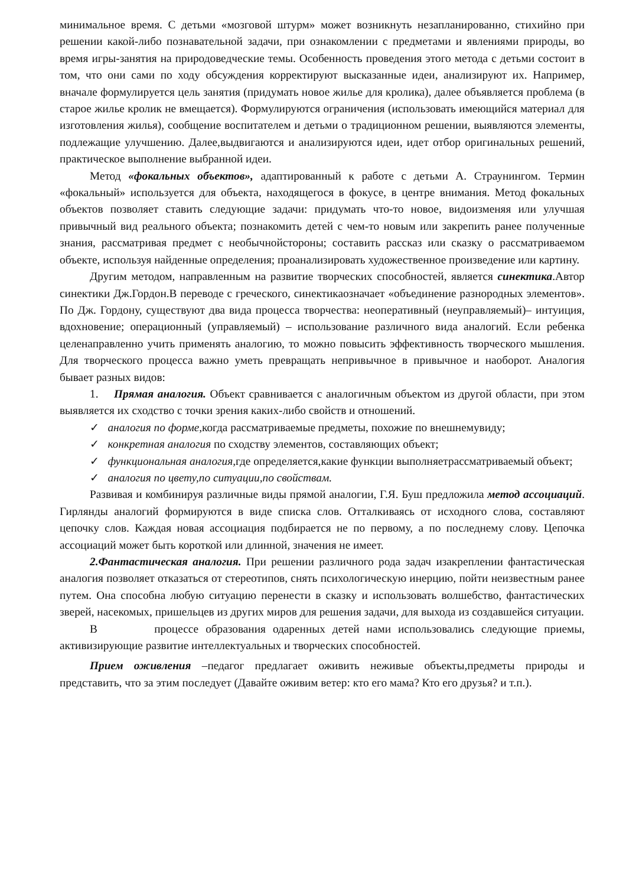минимальное время. С детьми «мозговой штурм» может возникнуть незапланированно, стихийно при решении какой-либо познавательной задачи, при ознакомлении с предметами и явлениями природы, во время игры-занятия на природоведческие темы. Особенность проведения этого метода с детьми состоит в том, что они сами по ходу обсуждения корректируют высказанные идеи, анализируют их. Например, вначале формулируется цель занятия (придумать новое жилье для кролика), далее объявляется проблема (в старое жилье кролик не вмещается). Формулируются ограничения (использовать имеющийся материал для изготовления жилья), сообщение воспитателем и детьми о традиционном решении, выявляются элементы, подлежащие улучшению. Далее,выдвигаются и анализируются идеи, идет отбор оригинальных решений, практическое выполнение выбранной идеи.
Метод «фокальных объектов», адаптированный к работе с детьми А. Страунингом. Термин «фокальный» используется для объекта, находящегося в фокусе, в центре внимания. Метод фокальных объектов позволяет ставить следующие задачи: придумать что-то новое, видоизменяя или улучшая привычный вид реального объекта; познакомить детей с чем-то новым или закрепить ранее полученные знания, рассматривая предмет с необычнойстороны; составить рассказ или сказку о рассматриваемом объекте, используя найденные определения; проанализировать художественное произведение или картину.
Другим методом, направленным на развитие творческих способностей, является синектика.Автор синектики Дж.Гордон.В переводе с греческого, синектикаозначает «объединение разнородных элементов». По Дж. Гордону, существуют два вида процесса творчества: неоперативный (неуправляемый)– интуиция, вдохновение; операционный (управляемый) – использование различного вида аналогий. Если ребенка целенаправленно учить применять аналогию, то можно повысить эффективность творческого мышления. Для творческого процесса важно уметь превращать непривычное в привычное и наоборот. Аналогия бывает разных видов:
1. Прямая аналогия. Объект сравнивается с аналогичным объектом из другой области, при этом выявляется их сходство с точки зрения каких-либо свойств и отношений.
✓ аналогия по форме,когда рассматриваемые предметы, похожие по внешнемувиду;
✓ конкретная аналогия по сходству элементов, составляющих объект;
✓ функциональная аналогия,где определяется,какие функции выполняетрассматриваемый объект;
✓ аналогия по цвету,по ситуации,по свойствам.
Развивая и комбинируя различные виды прямой аналогии, Г.Я. Буш предложила метод ассоциаций. Гирлянды аналогий формируются в виде списка слов. Отталкиваясь от исходного слова, составляют цепочку слов. Каждая новая ассоциация подбирается не по первому, а по последнему слову. Цепочка ассоциаций может быть короткой или длинной, значения не имеет.
2.Фантастическая аналогия. При решении различного рода задач изакреплении фантастическая аналогия позволяет отказаться от стереотипов, снять психологическую инерцию, пойти неизвестным ранее путем. Она способна любую ситуацию перенести в сказку и использовать волшебство, фантастических зверей, насекомых, пришельцев из других миров для решения задачи, для выхода из создавшейся ситуации.
В процессе образования одаренных детей нами использовались следующие приемы, активизирующие развитие интеллектуальных и творческих способностей.
Прием оживления –педагог предлагает оживить неживые объекты,предметы природы и представить, что за этим последует (Давайте оживим ветер: кто его мама? Кто его друзья? и т.п.).